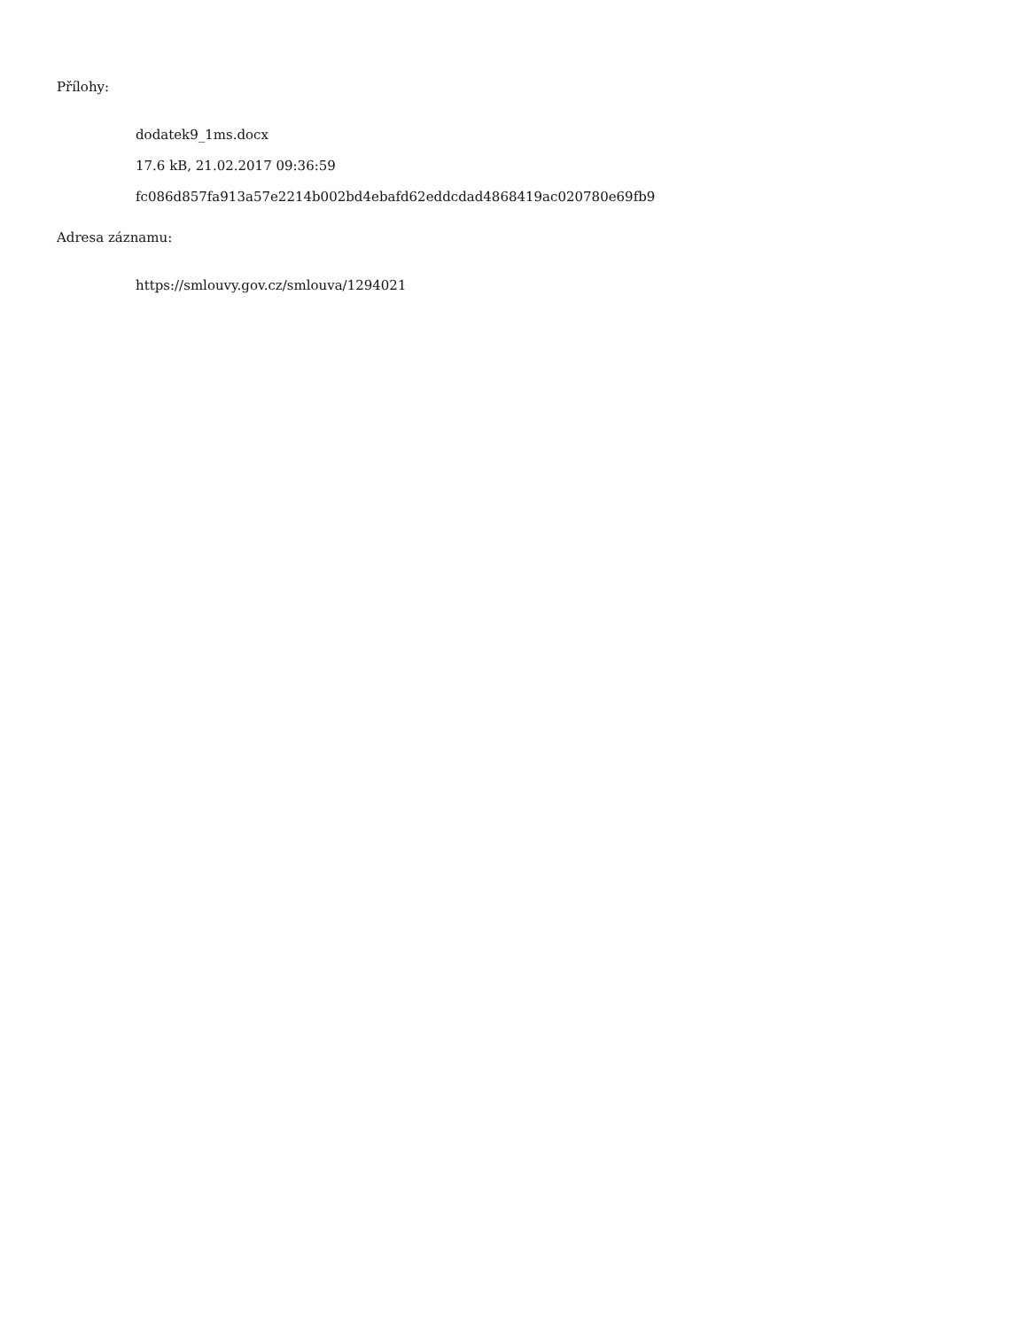Přílohy:
dodatek9_1ms.docx
17.6 kB, 21.02.2017 09:36:59
fc086d857fa913a57e2214b002bd4ebafd62eddcdad4868419ac020780e69fb9
Adresa záznamu:
https://smlouvy.gov.cz/smlouva/1294021